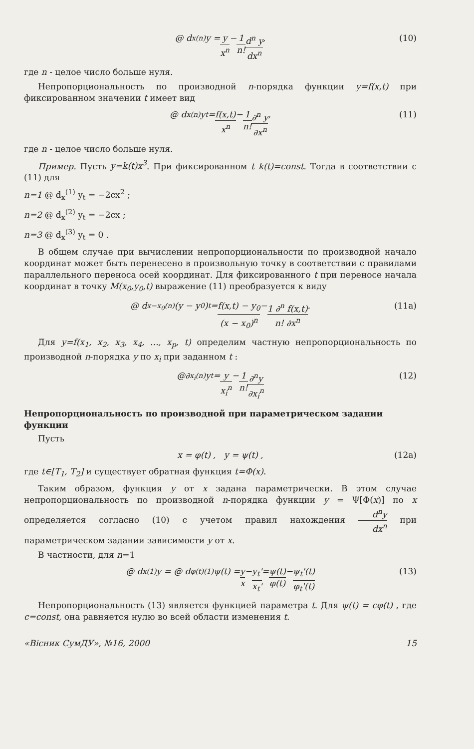@ d<sub>x</sub><sup>(n)</sup> y = y x<sup>n</sup> − 1 n! d<sup>n</sup> y dx<sup>n</sup> , (10)
где n - целое число больше нуля.
Непропорциональность по производной n-порядка функции y=f(x,t) при фиксированном значении t имеет вид
@ d<sub>x</sub><sup>(n)</sup> y<sub>t</sub> = f(x,t) x<sup>n</sup> − 1 n! ∂<sup>n</sup> y ∂x<sup>n</sup> , (11)
где n - целое число больше нуля.
Пример. Пусть y=k(t)x<sup>3</sup>. При фиксированном t k(t)=const. Тогда в соответствии с (11) для
n=1 @ d<sub>x</sub><sup>(1)</sup> y<sub>t</sub> = −2cx<sup>2</sup> ;
n=2 @ d<sub>x</sub><sup>(2)</sup> y<sub>t</sub> = −2cx ;
n=3 @ d<sub>x</sub><sup>(3)</sup> y<sub>t</sub> = 0 .
В общем случае при вычислении непропорциональности по производной начало координат может быть перенесено в произвольную точку в соответствии с правилами параллельного переноса осей координат. Для фиксированного t при переносе начала координат в точку M(x<sub>0</sub>,y<sub>0</sub>,t) выражение (11) преобразуется к виду
@ d<sub>x−x<sub>0</sub></sub><sup>(n)</sup> (y − y<sub>0</sub>)<sub>t</sub> = f(x,t) − y<sub>0</sub> (x − x<sub>0</sub>)<sup>n</sup> − 1 ∂<sup>n</sup> f(x,t) n! ∂x<sup>n</sup> . (11a)
Для y=f(x<sub>1</sub>, x<sub>2</sub>, x<sub>3</sub>, x<sub>4</sub>, ..., x<sub>p</sub>, t) определим частную непропорциональность по производной n-порядка y по x<sub>i</sub> при заданном t :
@∂<sub>x<sub>i</sub></sub><sup>(n)</sup> y<sub>t</sub> = y x<sub>i</sub><sup>n</sup> − 1 n! ∂<sup>n</sup>y ∂x<sub>i</sub><sup>n</sup> (12)
Непропорциональность по производной при параметрическом задании функции
Пусть
x = φ(t) , y = ψ(t) , (12a)
где t∈[T<sub>1</sub>, T<sub>2</sub>] и существует обратная функция t=Φ(x).
Таким образом, функция y от x задана параметрически. В этом случае непропорциональность по производной n-порядка функции y = Ψ[Φ(x)] по x определяется согласно (10) с учетом правил нахождения d<sup>n</sup>y dx<sup>n</sup> при параметрическом задании зависимости y от x.
В частности, для n=1
@ d<sub>x</sub><sup>(1)</sup> y = @ d<sub>φ(t)</sub><sup>(1)</sup>ψ(t) = y x − y<sub>t</sub>' x<sub>t</sub>' = ψ(t) φ(t) − ψ<sub>t</sub>'(t) φ<sub>t</sub>'(t) (13)
Непропорциональность (13) является функцией параметра t. Для ψ(t) = cφ(t) , где c=const, она равняется нулю во всей области изменения t.
«Вісник СумДУ», №16, 2000 15